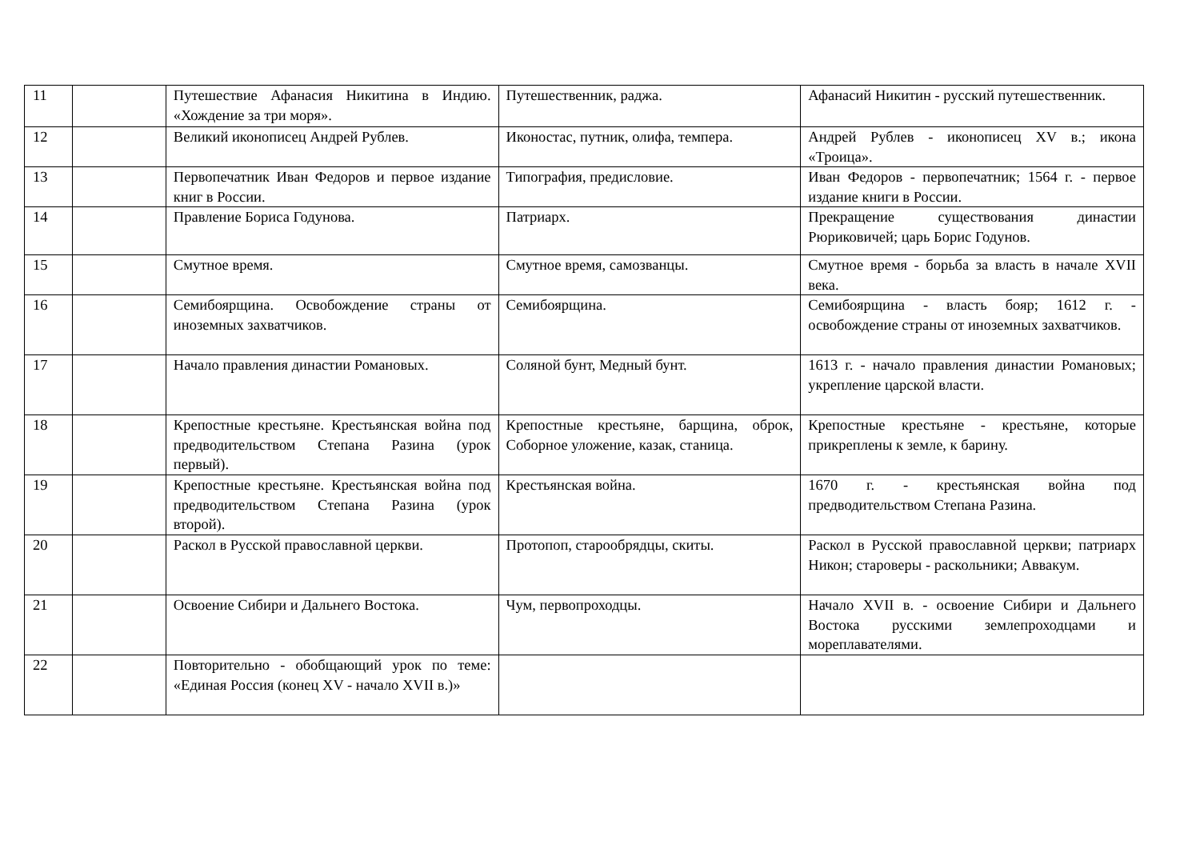| 11 | | Путешествие Афанасия Никитина в Индию. «Хождение за три моря». | Путешественник, раджа. | Афанасий Никитин - русский путешественник. |
| 12 | | Великий иконописец Андрей Рублев. | Иконостас, путник, олифа, темпера. | Андрей Рублев - иконописец XV в.; икона «Троица». |
| 13 | | Первопечатник Иван Федоров и первое издание книг в России. | Типография, предисловие. | Иван Федоров - первопечатник; 1564 г. - первое издание книги в России. |
| 14 | | Правление Бориса Годунова. | Патриарх. | Прекращение существования династии Рюриковичей; царь Борис Годунов. |
| 15 | | Смутное время. | Смутное время, самозванцы. | Смутное время - борьба за власть в начале XVII века. |
| 16 | | Семибоярщина. Освобождение страны от иноземных захватчиков. | Семибоярщина. | Семибоярщина - власть бояр; 1612 г. - освобождение страны от иноземных захватчиков. |
| 17 | | Начало правления династии Романовых. | Соляной бунт, Медный бунт. | 1613 г. - начало правления династии Романовых; укрепление царской власти. |
| 18 | | Крепостные крестьяне. Крестьянская война под предводительством Степана Разина (урок первый). | Крепостные крестьяне, барщина, оброк, Соборное уложение, казак, станица. | Крепостные крестьяне - крестьяне, которые прикреплены к земле, к барину. |
| 19 | | Крепостные крестьяне. Крестьянская война под предводительством Степана Разина (урок второй). | Крестьянская война. | 1670 г. - крестьянская война под предводительством Степана Разина. |
| 20 | | Раскол в Русской православной церкви. | Протопоп, старообрядцы, скиты. | Раскол в Русской православной церкви; патриарх Никон; староверы - раскольники; Аввакум. |
| 21 | | Освоение Сибири и Дальнего Востока. | Чум, первопроходцы. | Начало XVII в. - освоение Сибири и Дальнего Востока русскими землепроходцами и мореплавателями. |
| 22 | | Повторительно - обобщающий урок по теме: «Единая Россия (конец XV - начало XVII в.)» | | |